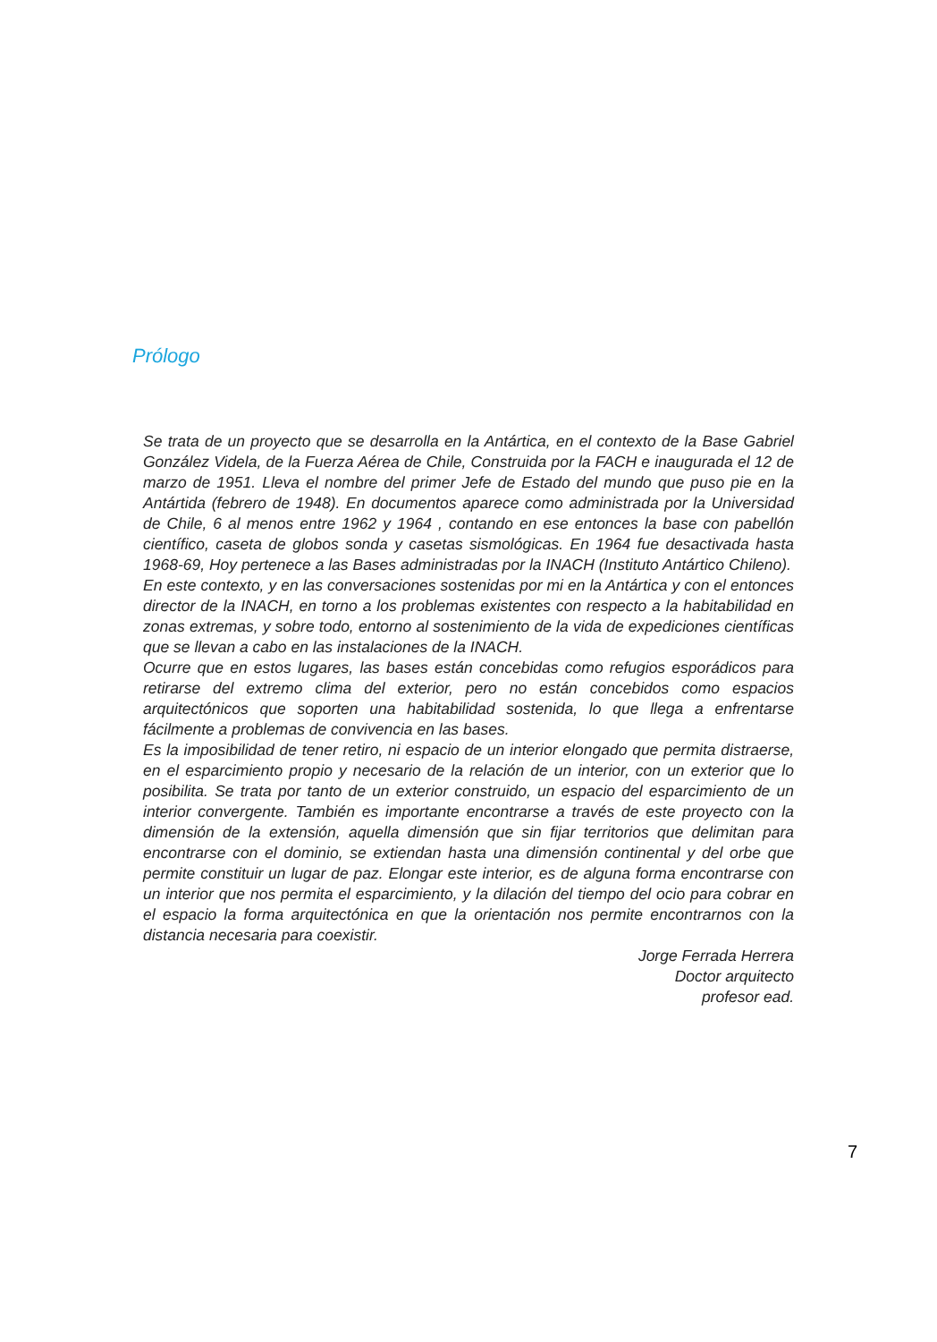Prólogo
Se trata de un proyecto que se desarrolla en la Antártica, en el contexto de la Base Gabriel González Videla, de la Fuerza Aérea de Chile, Construida por la FACH e inaugurada el 12 de marzo de 1951. Lleva el nombre del primer Jefe de Estado del mundo que puso pie en la Antártida (febrero de 1948). En documentos aparece como administrada por la Universidad de Chile, 6 al menos entre 1962 y 1964 , contando en ese entonces la base con pabellón científico, caseta de globos sonda y casetas sismológicas. En 1964 fue desactivada hasta 1968-69, Hoy pertenece a las Bases administradas por la INACH (Instituto Antártico Chileno).
En este contexto, y en las conversaciones sostenidas por mi en la Antártica y con el entonces director de la INACH, en torno a los problemas existentes con respecto a la habitabilidad en zonas extremas, y sobre todo, entorno al sostenimiento de la vida de expediciones científicas que se llevan a cabo en las instalaciones de la INACH.
Ocurre que en estos lugares, las bases están concebidas como refugios esporádicos para retirarse del extremo clima del exterior, pero no están concebidos como espacios arquitectónicos que soporten una habitabilidad sostenida, lo que llega a enfrentarse fácilmente a problemas de convivencia en las bases.
Es la imposibilidad de tener retiro, ni espacio de un interior elongado que permita distraerse, en el esparcimiento propio y necesario de la relación de un interior, con un exterior que lo posibilita. Se trata por tanto de un exterior construido, un espacio del esparcimiento de un interior convergente. También es importante encontrarse a través de este proyecto con la dimensión de la extensión, aquella dimensión que sin fijar territorios que delimitan para encontrarse con el dominio, se extiendan hasta una dimensión continental y del orbe que permite constituir un lugar de paz. Elongar este interior, es de alguna forma encontrarse con un interior que nos permita el esparcimiento, y la dilación del tiempo del ocio para cobrar en el espacio la forma arquitectónica en que la orientación nos permite encontrarnos con la distancia necesaria para coexistir.
Jorge Ferrada Herrera
Doctor arquitecto
profesor ead.
7